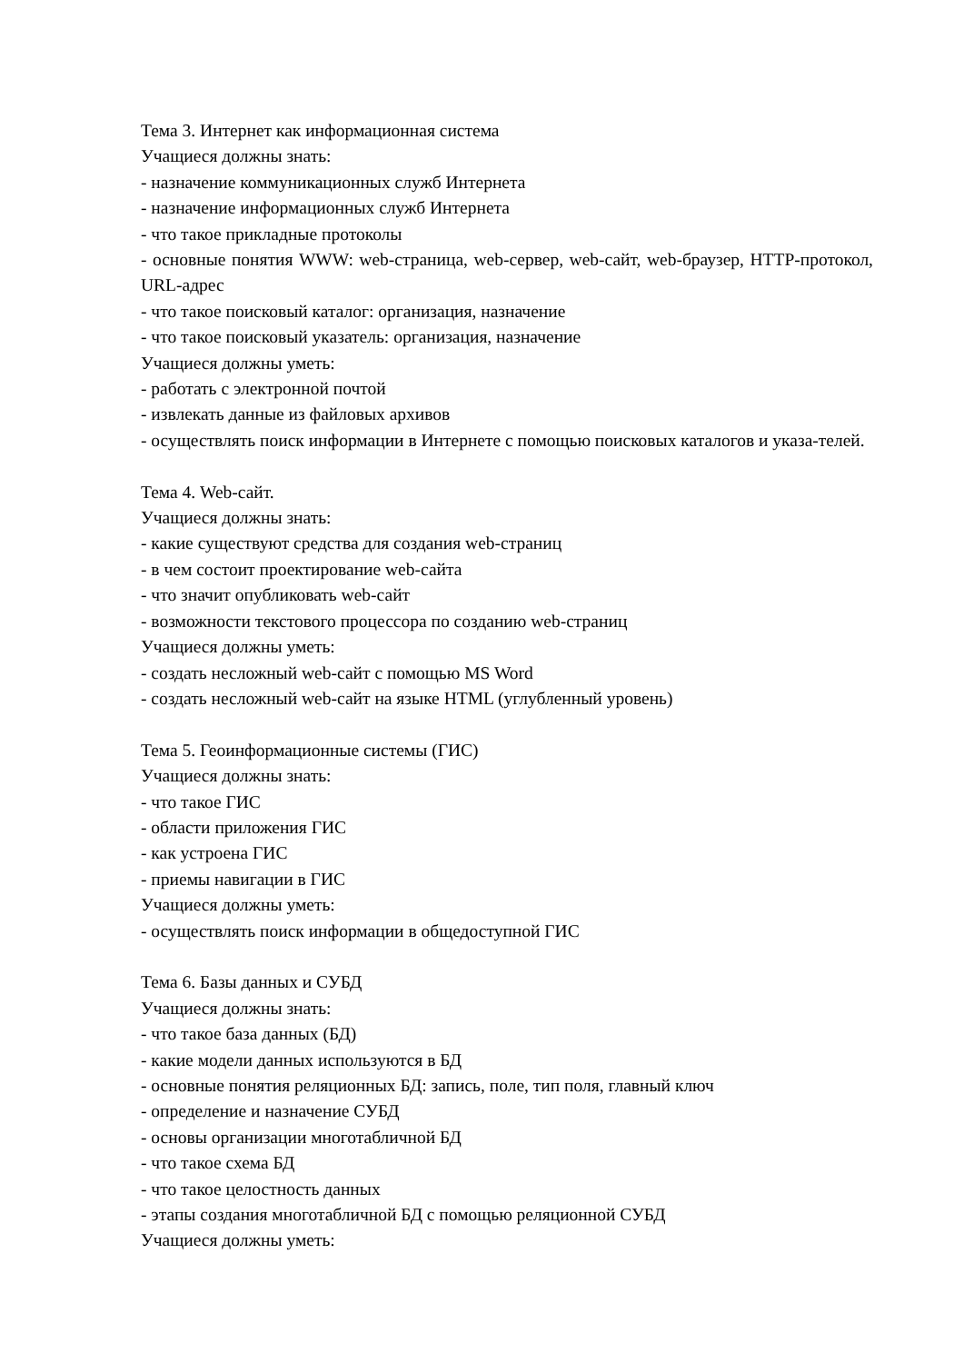Тема 3. Интернет как информационная система
Учащиеся должны знать:
- назначение коммуникационных служб Интернета
- назначение информационных служб Интернета
- что такое прикладные протоколы
- основные понятия WWW: web-страница, web-сервер, web-сайт, web-браузер, HTTP-протокол, URL-адрес
- что такое поисковый каталог: организация, назначение
- что такое поисковый указатель: организация, назначение
Учащиеся должны уметь:
- работать с электронной почтой
- извлекать данные из файловых архивов
- осуществлять поиск информации в Интернете с помощью поисковых каталогов и указа-телей.
Тема 4. Web-сайт.
Учащиеся должны знать:
- какие существуют средства для создания web-страниц
- в чем состоит проектирование web-сайта
- что значит опубликовать web-сайт
- возможности текстового процессора по созданию web-страниц
Учащиеся должны уметь:
- создать несложный web-сайт с помощью MS Word
- создать несложный web-сайт на языке HTML (углубленный уровень)
Тема 5. Геоинформационные системы (ГИС)
Учащиеся должны знать:
- что такое ГИС
- области приложения ГИС
- как устроена ГИС
- приемы навигации в ГИС
Учащиеся должны уметь:
- осуществлять поиск информации в общедоступной ГИС
Тема 6. Базы данных и СУБД
Учащиеся должны знать:
- что такое база данных (БД)
- какие модели данных используются в БД
- основные понятия реляционных БД: запись, поле, тип поля, главный ключ
- определение и назначение СУБД
- основы организации многотабличной БД
- что такое схема БД
- что такое целостность данных
- этапы создания многотабличной БД с помощью реляционной СУБД
Учащиеся должны уметь: